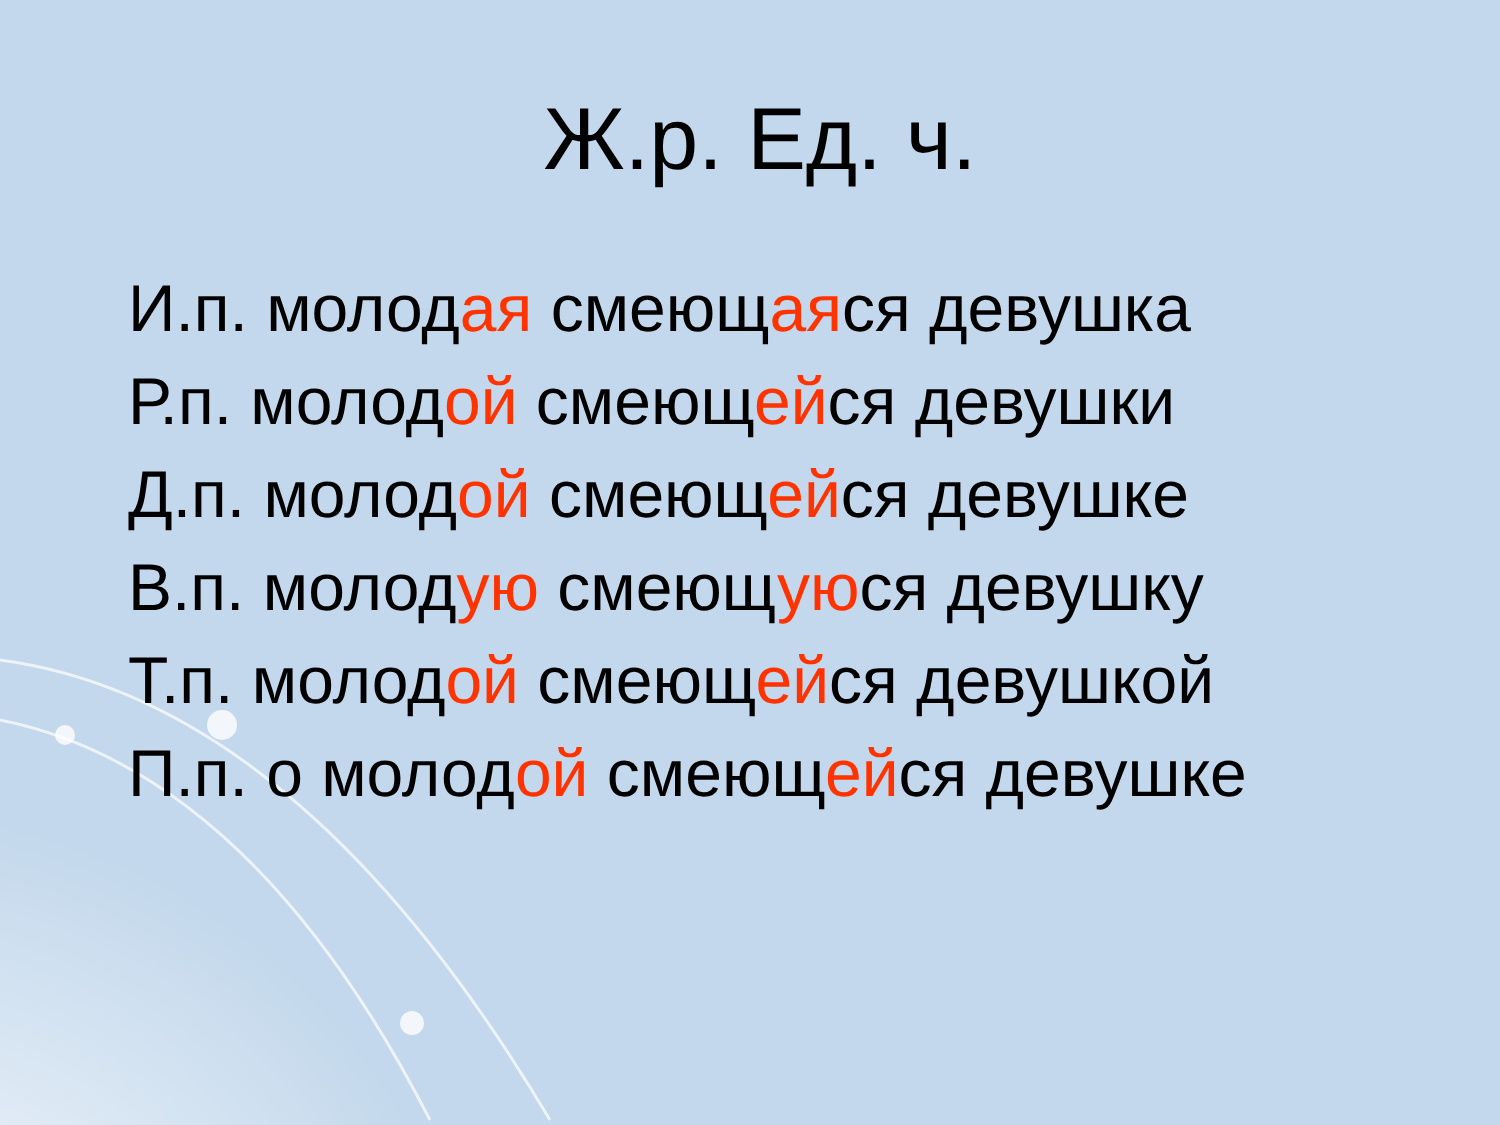Ж.р. Ед. ч.
И.п. молодая смеющаяся девушка
Р.п. молодой смеющейся девушки
Д.п. молодой смеющейся девушке
В.п. молодую смеющуюся девушку
Т.п. молодой смеющейся девушкой
П.п. о молодой смеющейся девушке